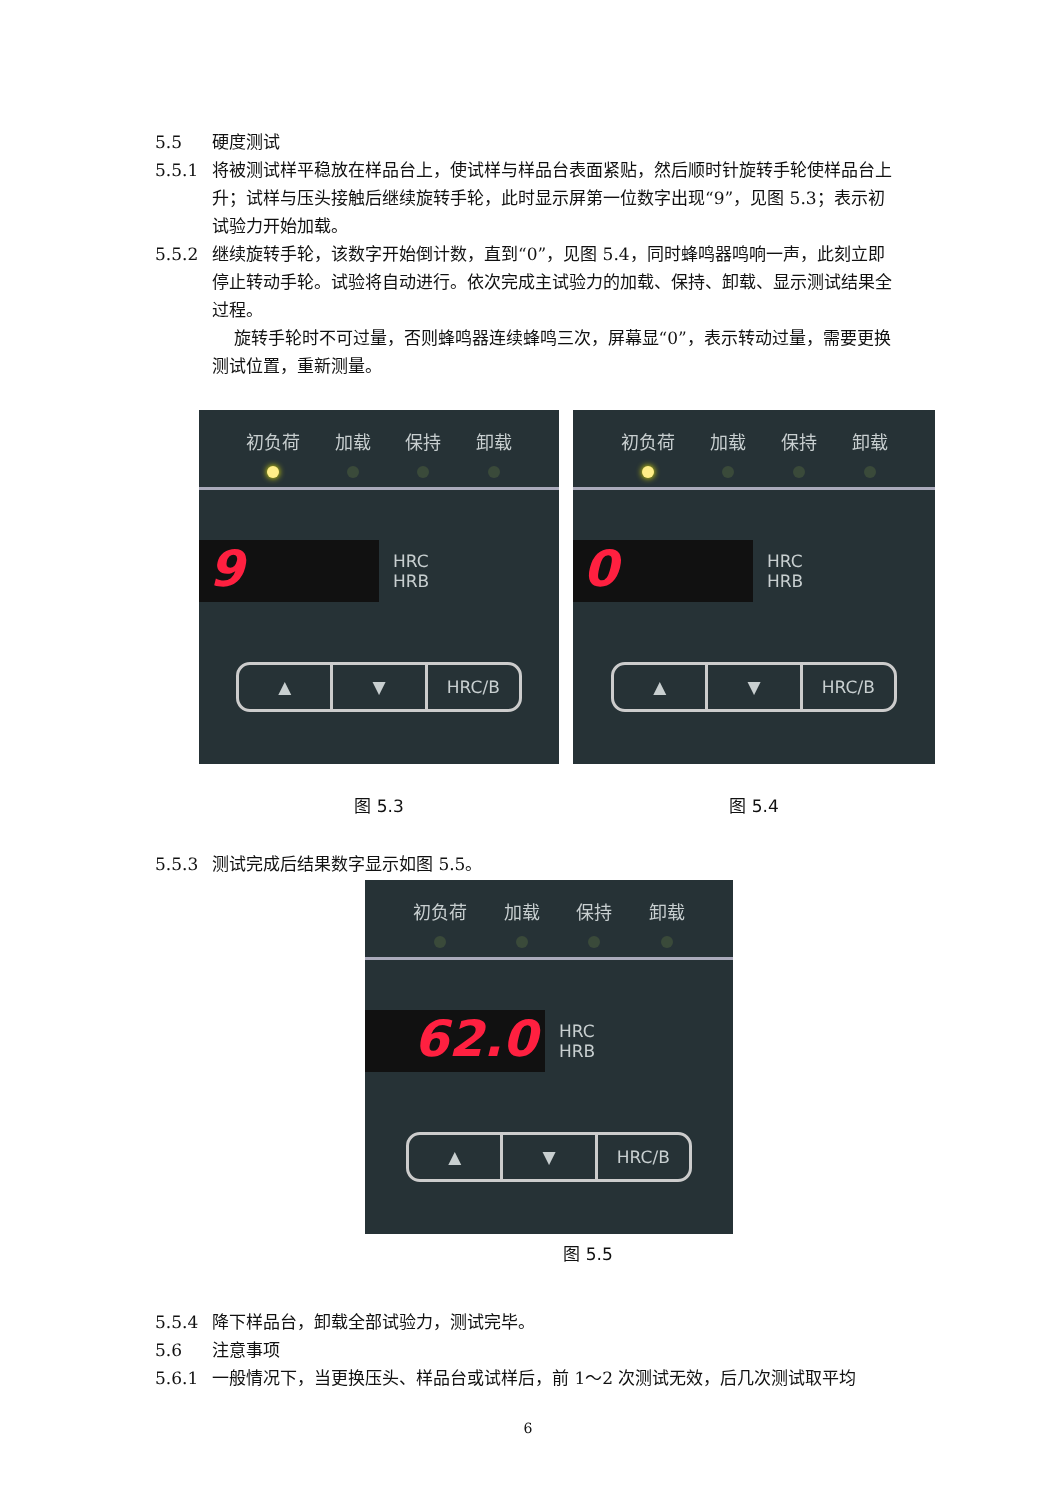5.5 硬度测试
5.5.1 将被测试样平稳放在样品台上，使试样与样品台表面紧贴，然后顺时针旋转手轮使样品台上升；试样与压头接触后继续旋转手轮，此时显示屏第一位数字出现“9”，见图 5.3；表示初试验力开始加载。
5.5.2 继续旋转手轮，该数字开始倒计数，直到“0”，见图 5.4，同时蜂鸣器鸣响一声，此刻立即停止转动手轮。试验将自动进行。依次完成主试验力的加载、保持、卸载、显示测试结果全过程。
旋转手轮时不可过量，否则蜂鸣器连续蜂鸣三次，屏幕显“0”，表示转动过量，需要更换测试位置，重新测量。
初负荷 加载 保持 卸载
9
HRC
HRB
▲ ▼ HRC/B
图 5.3
初负荷 加载 保持 卸载
0
HRC
HRB
▲ ▼ HRC/B
图 5.4
5.5.3 测试完成后结果数字显示如图 5.5。
初负荷 加载 保持 卸载
62.0
HRC
HRB
▲ ▼ HRC/B
图 5.5
5.5.4 降下样品台，卸载全部试验力，测试完毕。
5.6 注意事项
5.6.1 一般情况下，当更换压头、样品台或试样后，前 1～2 次测试无效，后几次测试取平均
6